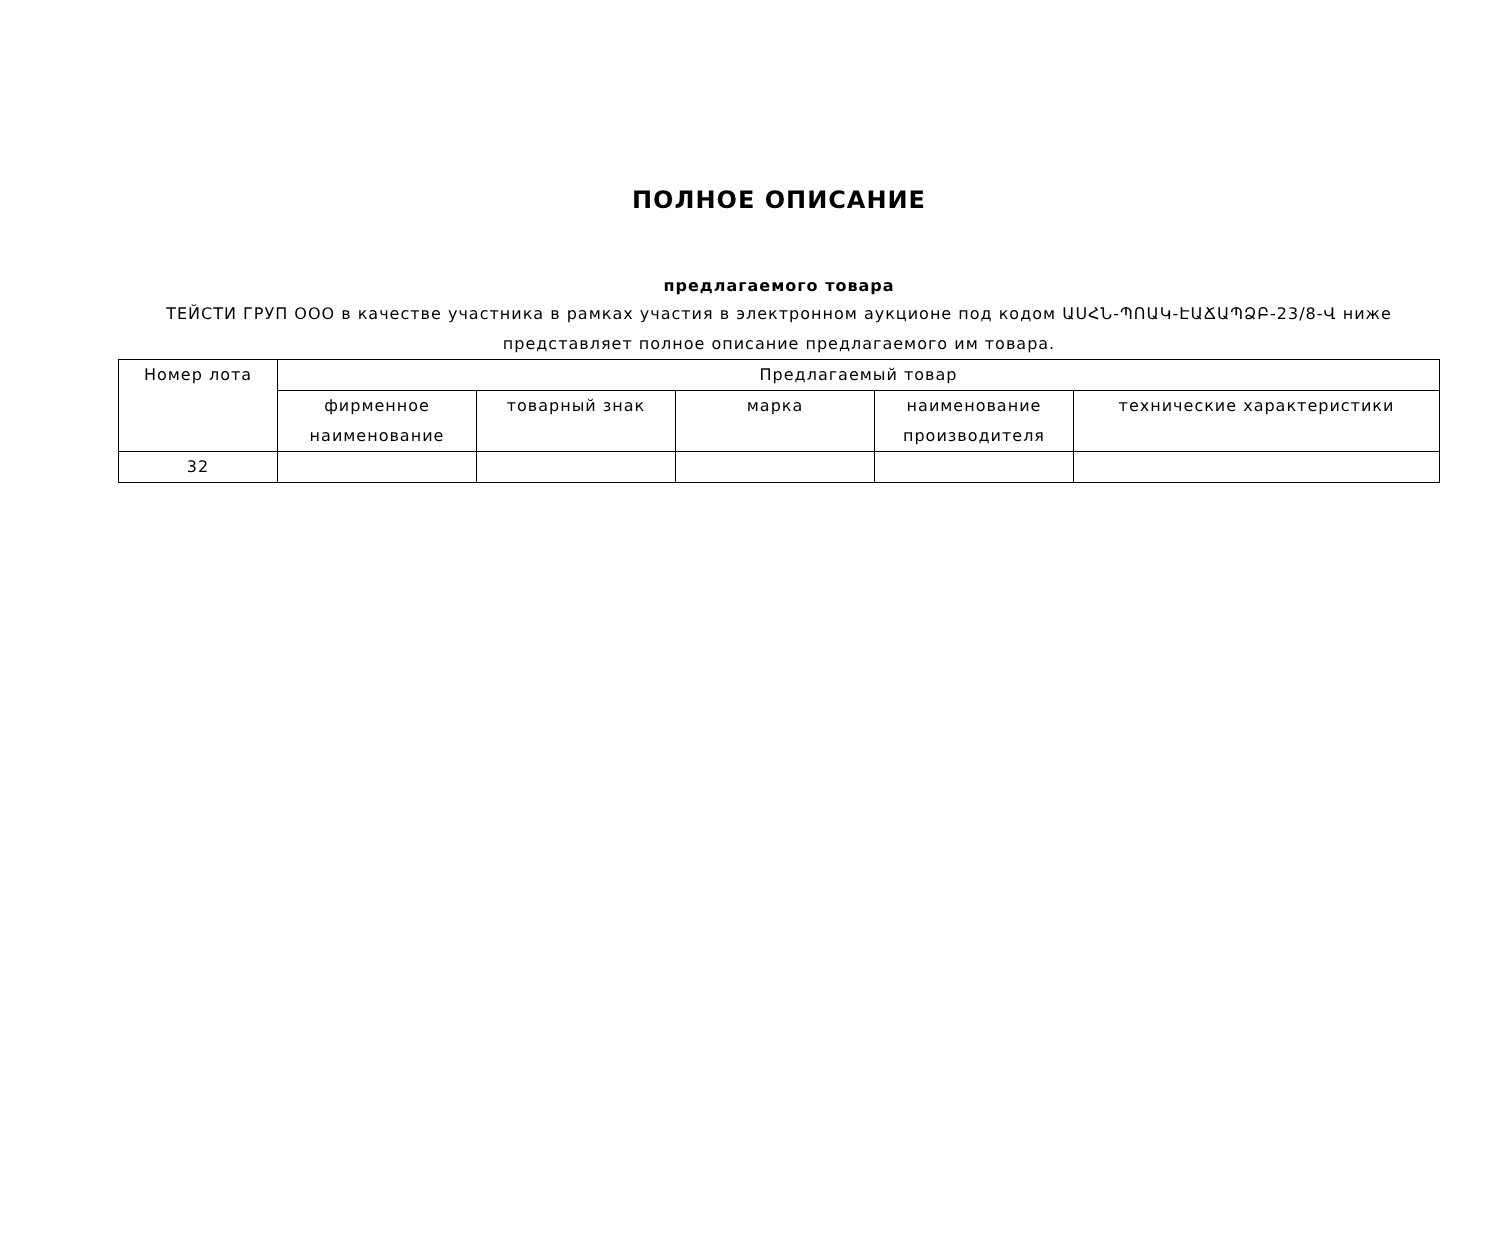ПОЛНОЕ ОПИСАНИЕ
предлагаемого товара
ТЕЙСТИ ГРУП ООО в качестве участника в рамках участия в электронном аукционе под кодом ԱՍՀՆ-ՊՈԱԿ-ԷԱՃԱՊՁԲ-23/8-Վ ниже представляет полное описание предлагаемого им товара.
| Номер лота | Предлагаемый товар | | | | |
| --- | --- | --- | --- | --- | --- |
| | фирменное наименование | товарный знак | марка | наименование производителя | технические характеристики |
| 32 | | | | | |